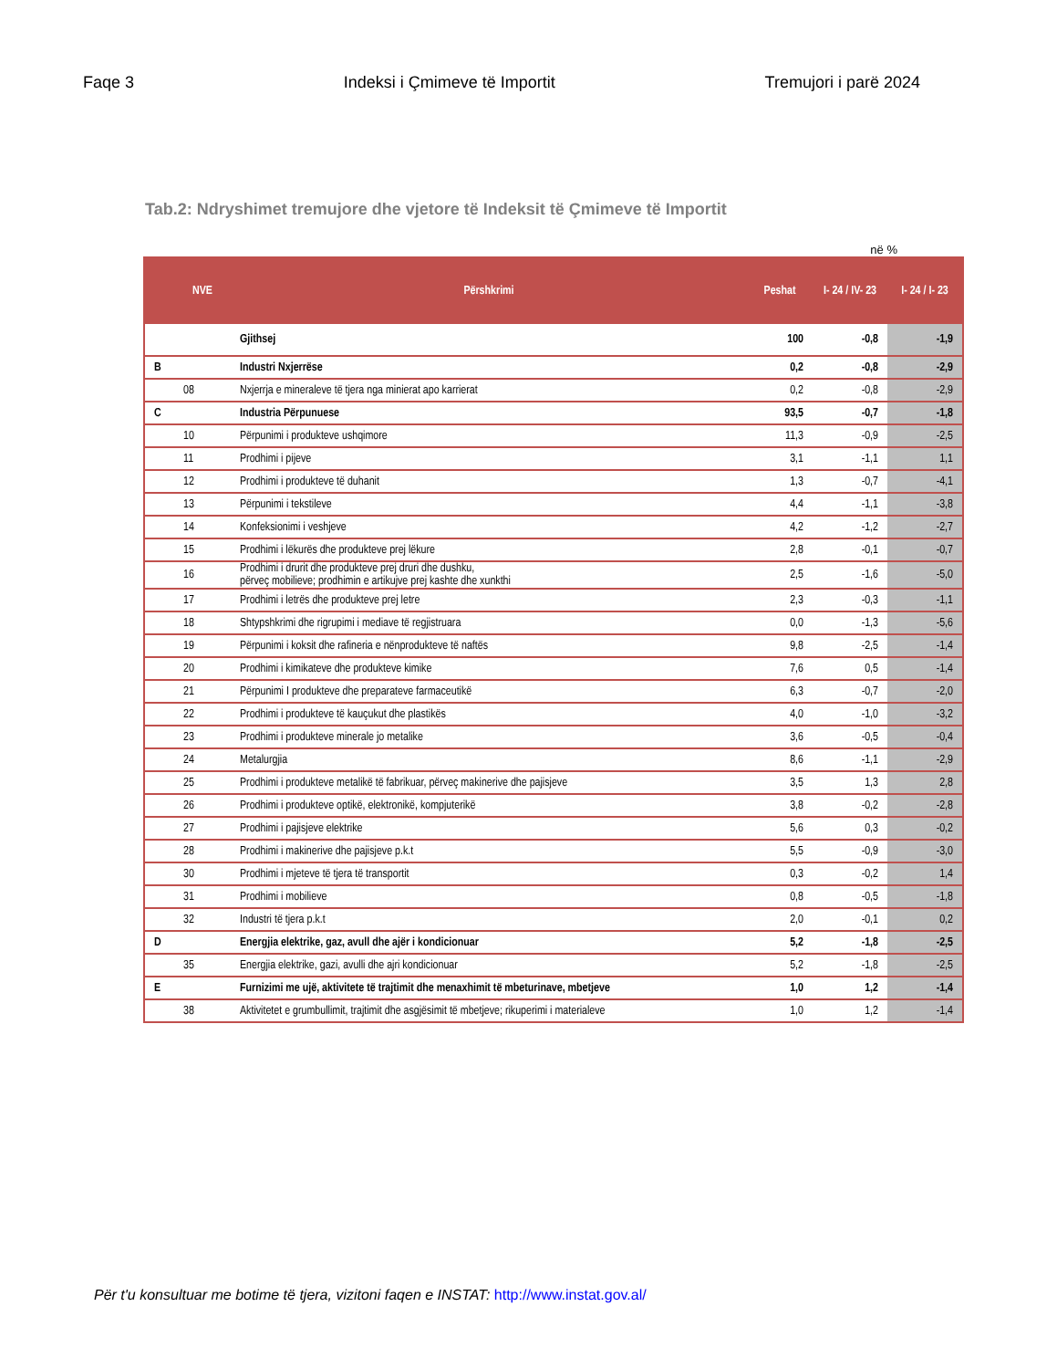Faqe 3 Indeksi i Çmimeve të Importit Tremujori i parë 2024
Tab.2: Ndryshimet tremujore dhe vjetore të Indeksit të Çmimeve të Importit
në %
| | NVE | Përshkrimi | Peshat | I- 24 / IV- 23 | I- 24 / I- 23 |
| --- | --- | --- | --- | --- | --- |
| | | Gjithsej | 100 | -0,8 | -1,9 |
| B | | Industri Nxjerrëse | 0,2 | -0,8 | -2,9 |
| | 08 | Nxjerrja e mineraleve të tjera nga minierat apo karrierat | 0,2 | -0,8 | -2,9 |
| C | | Industria Përpunuese | 93,5 | -0,7 | -1,8 |
| | 10 | Përpunimi i produkteve ushqimore | 11,3 | -0,9 | -2,5 |
| | 11 | Prodhimi i pijeve | 3,1 | -1,1 | 1,1 |
| | 12 | Prodhimi i produkteve të duhanit | 1,3 | -0,7 | -4,1 |
| | 13 | Përpunimi i tekstileve | 4,4 | -1,1 | -3,8 |
| | 14 | Konfeksionimi i veshjeve | 4,2 | -1,2 | -2,7 |
| | 15 | Prodhimi i lëkurës dhe produkteve prej lëkure | 2,8 | -0,1 | -0,7 |
| | 16 | Prodhimi i drurit dhe produkteve prej druri dhe dushku, përveç mobilieve; prodhimin e artikujve prej kashte dhe xunkthi | 2,5 | -1,6 | -5,0 |
| | 17 | Prodhimi i letrës dhe produkteve prej letre | 2,3 | -0,3 | -1,1 |
| | 18 | Shtypshkrimi dhe rigrupimi i mediave të regjistruara | 0,0 | -1,3 | -5,6 |
| | 19 | Përpunimi i koksit dhe rafineria e nënprodukteve të naftës | 9,8 | -2,5 | -1,4 |
| | 20 | Prodhimi i kimikateve dhe produkteve kimike | 7,6 | 0,5 | -1,4 |
| | 21 | Përpunimi I produkteve dhe preparateve farmaceutikë | 6,3 | -0,7 | -2,0 |
| | 22 | Prodhimi i produkteve të kauçukut dhe plastikës | 4,0 | -1,0 | -3,2 |
| | 23 | Prodhimi i produkteve minerale jo metalike | 3,6 | -0,5 | -0,4 |
| | 24 | Metalurgjia | 8,6 | -1,1 | -2,9 |
| | 25 | Prodhimi i produkteve metalikë të fabrikuar, përveç makinerive dhe pajisjeve | 3,5 | 1,3 | 2,8 |
| | 26 | Prodhimi i produkteve optikë, elektronikë, kompjuterikë | 3,8 | -0,2 | -2,8 |
| | 27 | Prodhimi i pajisjeve elektrike | 5,6 | 0,3 | -0,2 |
| | 28 | Prodhimi i makinerive dhe pajisjeve p.k.t | 5,5 | -0,9 | -3,0 |
| | 30 | Prodhimi i mjeteve të tjera të transportit | 0,3 | -0,2 | 1,4 |
| | 31 | Prodhimi i mobilieve | 0,8 | -0,5 | -1,8 |
| | 32 | Industri të tjera p.k.t | 2,0 | -0,1 | 0,2 |
| D | | Energjia elektrike, gaz, avull dhe ajër i kondicionuar | 5,2 | -1,8 | -2,5 |
| | 35 | Energjia elektrike, gazi, avulli dhe ajri kondicionuar | 5,2 | -1,8 | -2,5 |
| E | | Furnizimi me ujë, aktivitete të trajtimit dhe menaxhimit të mbeturinave, mbetjeve | 1,0 | 1,2 | -1,4 |
| | 38 | Aktivitetet e grumbullimit, trajtimit dhe asgjësimit të mbetjeve; rikuperimi i materialeve | 1,0 | 1,2 | -1,4 |
Për t'u konsultuar me botime të tjera, vizitoni faqen e INSTAT: http://www.instat.gov.al/